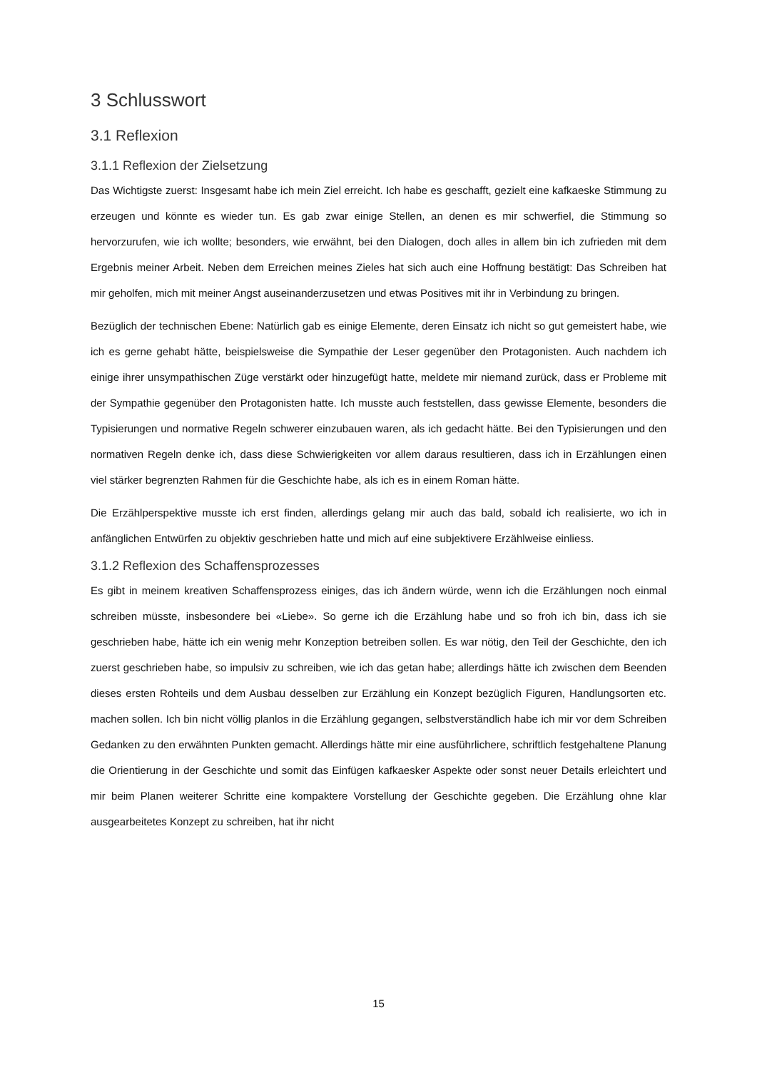3 Schlusswort
3.1 Reflexion
3.1.1 Reflexion der Zielsetzung
Das Wichtigste zuerst: Insgesamt habe ich mein Ziel erreicht. Ich habe es geschafft, gezielt eine kafkaeske Stimmung zu erzeugen und könnte es wieder tun. Es gab zwar einige Stellen, an denen es mir schwerfiel, die Stimmung so hervorzurufen, wie ich wollte; besonders, wie erwähnt, bei den Dialogen, doch alles in allem bin ich zufrieden mit dem Ergebnis meiner Arbeit. Neben dem Erreichen meines Zieles hat sich auch eine Hoffnung bestätigt: Das Schreiben hat mir geholfen, mich mit meiner Angst auseinanderzusetzen und etwas Positives mit ihr in Verbindung zu bringen.
Bezüglich der technischen Ebene: Natürlich gab es einige Elemente, deren Einsatz ich nicht so gut gemeistert habe, wie ich es gerne gehabt hätte, beispielsweise die Sympathie der Leser gegenüber den Protagonisten. Auch nachdem ich einige ihrer unsympathischen Züge verstärkt oder hinzugefügt hatte, meldete mir niemand zurück, dass er Probleme mit der Sympathie gegenüber den Protagonisten hatte. Ich musste auch feststellen, dass gewisse Elemente, besonders die Typisierungen und normative Regeln schwerer einzubauen waren, als ich gedacht hätte. Bei den Typisierungen und den normativen Regeln denke ich, dass diese Schwierigkeiten vor allem daraus resultieren, dass ich in Erzählungen einen viel stärker begrenzten Rahmen für die Geschichte habe, als ich es in einem Roman hätte.
Die Erzählperspektive musste ich erst finden, allerdings gelang mir auch das bald, sobald ich realisierte, wo ich in anfänglichen Entwürfen zu objektiv geschrieben hatte und mich auf eine subjektivere Erzählweise einliess.
3.1.2 Reflexion des Schaffensprozesses
Es gibt in meinem kreativen Schaffensprozess einiges, das ich ändern würde, wenn ich die Erzählungen noch einmal schreiben müsste, insbesondere bei «Liebe». So gerne ich die Erzählung habe und so froh ich bin, dass ich sie geschrieben habe, hätte ich ein wenig mehr Konzeption betreiben sollen. Es war nötig, den Teil der Geschichte, den ich zuerst geschrieben habe, so impulsiv zu schreiben, wie ich das getan habe; allerdings hätte ich zwischen dem Beenden dieses ersten Rohteils und dem Ausbau desselben zur Erzählung ein Konzept bezüglich Figuren, Handlungsorten etc. machen sollen. Ich bin nicht völlig planlos in die Erzählung gegangen, selbstverständlich habe ich mir vor dem Schreiben Gedanken zu den erwähnten Punkten gemacht. Allerdings hätte mir eine ausführlichere, schriftlich festgehaltene Planung die Orientierung in der Geschichte und somit das Einfügen kafkaesker Aspekte oder sonst neuer Details erleichtert und mir beim Planen weiterer Schritte eine kompaktere Vorstellung der Geschichte gegeben. Die Erzählung ohne klar ausgearbeitetes Konzept zu schreiben, hat ihr nicht
15